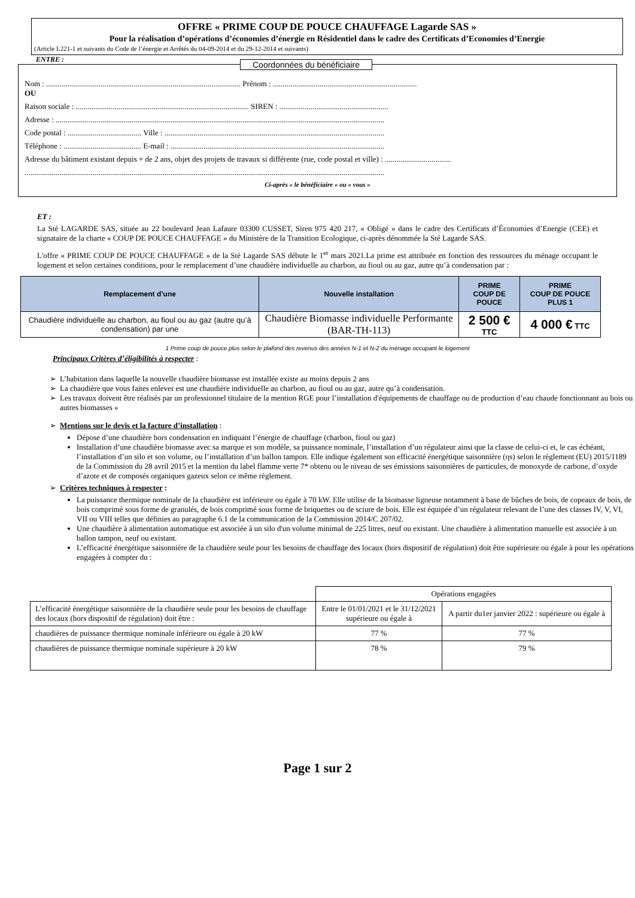OFFRE « PRIME COUP DE POUCE CHAUFFAGE Lagarde SAS »
Pour la réalisation d’opérations d’économies d’énergie en Résidentiel dans le cadre des Certificats d’Economies d’Energie
(Article L221-1 et suivants du Code de l’énergie et Arrêtés du 04-09-2014 et du 29-12-2014 et suivants)
ENTRE :
Coordonnées du bénéficiaire
Nom : .................................................................................................... Prénom : ..........................................................................
OU
Raison sociale : ......................................................................................... SIREN : ........................................................
Adresse : .........................................................................................................................................................................
Code postal : ...................................... Ville : .................................................................................................................
Téléphone : ........................................ E-mail : ..............................................................................................................
Adresse du bâtiment existant depuis + de 2 ans, objet des projets de travaux si différente (rue, code postal et ville) : ..................................
.........................................................................................................................................................................................
Ci-après « le bénéficiaire » ou « vous »
ET :
La Sté LAGARDE SAS, située au 22 boulevard Jean Lafaure 03300 CUSSET, Siren 975 420 217, « Obligé » dans le cadre des Certificats d’Économies d’Energie (CEE) et signataire de la charte « COUP DE POUCE CHAUFFAGE » du Ministère de la Transition Ecologique, ci-après dénommée la Sté Lagarde SAS.
L'offre « PRIME COUP DE POUCE CHAUFFAGE » de la Sté Lagarde SAS débute le 1<sup>er</sup> mars 2021.La prime est attribuée en fonction des ressources du ménage occupant le logement et selon certaines conditions, pour le remplacement d’une chaudière individuelle au charbon, au fioul ou au gaz, autre qu’à condensation par :
| Remplacement d’une | Nouvelle installation | PRIME COUP DE POUCE | PRIME COUP DE POUCE PLUS 1 |
| --- | --- | --- | --- |
| Chaudière individuelle au charbon, au fioul ou au gaz (autre qu’à condensation) par une | Chaudière Biomasse individuelle Performante (BAR-TH-113) | 2 500 € TTC | 4 000 € TTC |
1 Prime coup de pouce plus selon le plafond des revenus des années N-1 et N-2 du ménage occupant le logement
Principaux Critères d’éligibilités à respecter :
L’habitation dans laquelle la nouvelle chaudière biomasse est installée existe au moins depuis 2 ans
La chaudière que vous faites enlever est une chaudière individuelle au charbon, au fioul ou au gaz, autre qu’à condensation.
Les travaux doivent être réalisés par un professionnel titulaire de la mention RGE pour l’installation d'équipements de chauffage ou de production d’eau chaude fonctionnant au bois ou autres biomasses »
Mentions sur le devis et la facture d’installation :
Dépose d’une chaudière hors condensation en indiquant l’énergie de chauffage (charbon, fioul ou gaz)
Installation d’une chaudière biomasse avec sa marque et son modèle, sa puissance nominale, l’installation d’un régulateur ainsi que la classe de celui-ci et, le cas échéant, l’installation d’un silo et son volume, ou l’installation d’un ballon tampon. Elle indique également son efficacité énergétique saisonnière (ηs) selon le règlement (EU) 2015/1189 de la Commission du 28 avril 2015 et la mention du label flamme verte 7* obtenu ou le niveau de ses émissions saisonnières de particules, de monoxyde de carbone, d’oxyde d’azote et de composés organiques gazeux selon ce même règlement.
Critères techniques à respecter :
La puissance thermique nominale de la chaudière est inférieure ou égale à 70 kW. Elle utilise de la biomasse ligneuse notamment à base de bûches de bois, de copeaux de bois, de bois comprimé sous forme de granulés, de bois comprimé sous forme de briquettes ou de sciure de bois. Elle est équipée d’un régulateur relevant de l’une des classes IV, V, VI, VII ou VIII telles que définies au paragraphe 6.1 de la communication de la Commission 2014/C 207/02.
Une chaudière à alimentation automatique est associée à un silo d'un volume minimal de 225 litres, neuf ou existant. Une chaudière à alimentation manuelle est associée à un ballon tampon, neuf ou existant.
L’efficacité énergétique saisonnière de la chaudière seule pour les besoins de chauffage des locaux (hors dispositif de régulation) doit être supérieure ou égale à pour les opérations engagées à compter du :
| | Opérations engagées | |
| L’efficacité énergétique saisonnière de la chaudière seule pour les besoins de chauffage des locaux (hors dispositif de régulation) doit être : | Entre le 01/01/2021 et le 31/12/2021 supérieure ou égale à | A partir du1er janvier 2022 : supérieure ou égale à |
| chaudières de puissance thermique nominale inférieure ou égale à 20 kW | 77 % | 77 % |
| chaudières de puissance thermique nominale supérieure à 20 kW | 78 % | 79 % |
Page 1 sur 2